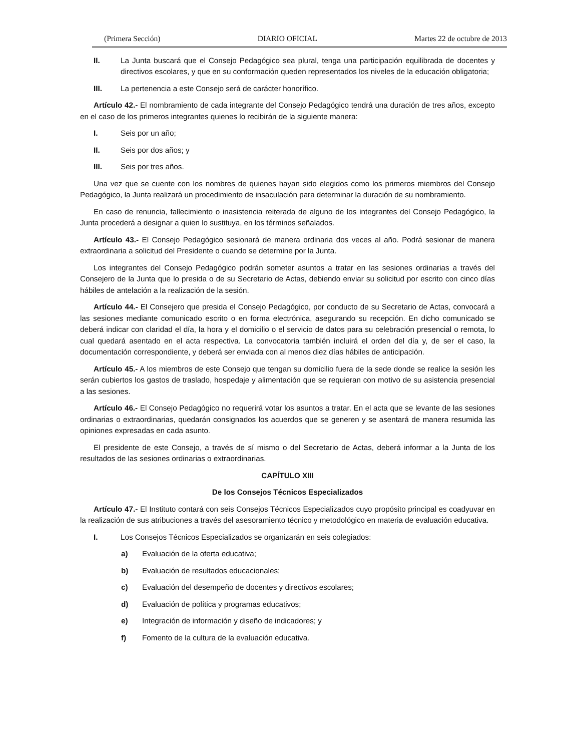(Primera Sección) DIARIO OFICIAL Martes 22 de octubre de 2013
II. La Junta buscará que el Consejo Pedagógico sea plural, tenga una participación equilibrada de docentes y directivos escolares, y que en su conformación queden representados los niveles de la educación obligatoria;
III. La pertenencia a este Consejo será de carácter honorífico.
Artículo 42.- El nombramiento de cada integrante del Consejo Pedagógico tendrá una duración de tres años, excepto en el caso de los primeros integrantes quienes lo recibirán de la siguiente manera:
I. Seis por un año;
II. Seis por dos años; y
III. Seis por tres años.
Una vez que se cuente con los nombres de quienes hayan sido elegidos como los primeros miembros del Consejo Pedagógico, la Junta realizará un procedimiento de insaculación para determinar la duración de su nombramiento.
En caso de renuncia, fallecimiento o inasistencia reiterada de alguno de los integrantes del Consejo Pedagógico, la Junta procederá a designar a quien lo sustituya, en los términos señalados.
Artículo 43.- El Consejo Pedagógico sesionará de manera ordinaria dos veces al año. Podrá sesionar de manera extraordinaria a solicitud del Presidente o cuando se determine por la Junta.
Los integrantes del Consejo Pedagógico podrán someter asuntos a tratar en las sesiones ordinarias a través del Consejero de la Junta que lo presida o de su Secretario de Actas, debiendo enviar su solicitud por escrito con cinco días hábiles de antelación a la realización de la sesión.
Artículo 44.- El Consejero que presida el Consejo Pedagógico, por conducto de su Secretario de Actas, convocará a las sesiones mediante comunicado escrito o en forma electrónica, asegurando su recepción. En dicho comunicado se deberá indicar con claridad el día, la hora y el domicilio o el servicio de datos para su celebración presencial o remota, lo cual quedará asentado en el acta respectiva. La convocatoria también incluirá el orden del día y, de ser el caso, la documentación correspondiente, y deberá ser enviada con al menos diez días hábiles de anticipación.
Artículo 45.- A los miembros de este Consejo que tengan su domicilio fuera de la sede donde se realice la sesión les serán cubiertos los gastos de traslado, hospedaje y alimentación que se requieran con motivo de su asistencia presencial a las sesiones.
Artículo 46.- El Consejo Pedagógico no requerirá votar los asuntos a tratar. En el acta que se levante de las sesiones ordinarias o extraordinarias, quedarán consignados los acuerdos que se generen y se asentará de manera resumida las opiniones expresadas en cada asunto.
El presidente de este Consejo, a través de sí mismo o del Secretario de Actas, deberá informar a la Junta de los resultados de las sesiones ordinarias o extraordinarias.
CAPÍTULO XIII
De los Consejos Técnicos Especializados
Artículo 47.- El Instituto contará con seis Consejos Técnicos Especializados cuyo propósito principal es coadyuvar en la realización de sus atribuciones a través del asesoramiento técnico y metodológico en materia de evaluación educativa.
I. Los Consejos Técnicos Especializados se organizarán en seis colegiados:
a) Evaluación de la oferta educativa;
b) Evaluación de resultados educacionales;
c) Evaluación del desempeño de docentes y directivos escolares;
d) Evaluación de política y programas educativos;
e) Integración de información y diseño de indicadores; y
f) Fomento de la cultura de la evaluación educativa.